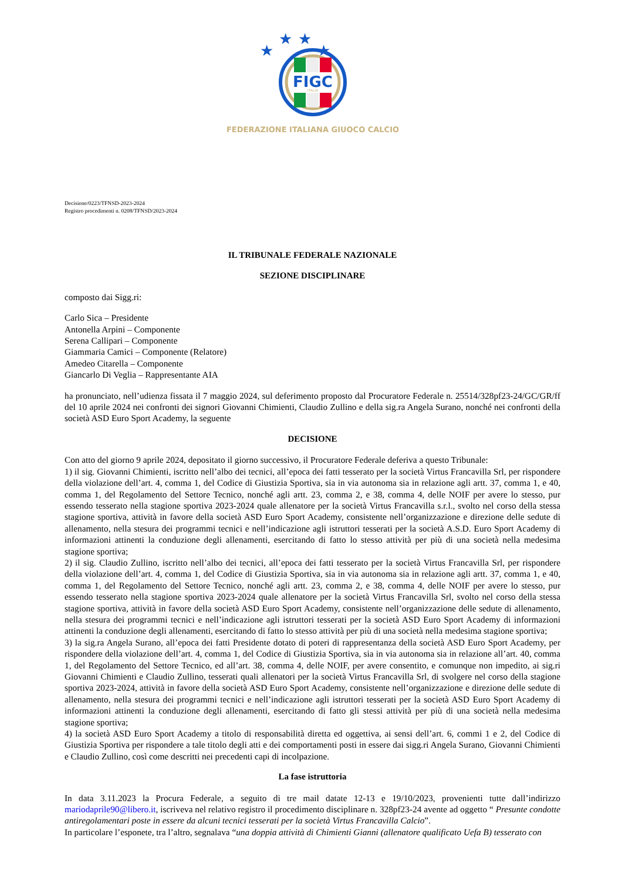★
★
★
★
FIGC
ITALIA
FEDERAZIONE ITALIANA GIUOCO CALCIO
Decisione/0223/TFNSD-2023-2024
Registro procedimenti n. 0208/TFNSD/2023-2024
IL TRIBUNALE FEDERALE NAZIONALE
SEZIONE DISCIPLINARE
composto dai Sigg.ri:
Carlo Sica – Presidente
Antonella Arpini – Componente
Serena Callipari – Componente
Giammaria Camici – Componente (Relatore)
Amedeo Citarella – Componente
Giancarlo Di Veglia – Rappresentante AIA
ha pronunciato, nell’udienza fissata il 7 maggio 2024, sul deferimento proposto dal Procuratore Federale n. 25514/328pf23-24/GC/GR/ff del 10 aprile 2024 nei confronti dei signori Giovanni Chimienti, Claudio Zullino e della sig.ra Angela Surano, nonché nei confronti della società ASD Euro Sport Academy, la seguente
DECISIONE
Con atto del giorno 9 aprile 2024, depositato il giorno successivo, il Procuratore Federale deferiva a questo Tribunale:
1) il sig. Giovanni Chimienti, iscritto nell’albo dei tecnici, all’epoca dei fatti tesserato per la società Virtus Francavilla Srl, per rispondere della violazione dell’art. 4, comma 1, del Codice di Giustizia Sportiva, sia in via autonoma sia in relazione agli artt. 37, comma 1, e 40, comma 1, del Regolamento del Settore Tecnico, nonché agli artt. 23, comma 2, e 38, comma 4, delle NOIF per avere lo stesso, pur essendo tesserato nella stagione sportiva 2023-2024 quale allenatore per la società Virtus Francavilla s.r.l., svolto nel corso della stessa stagione sportiva, attività in favore della società ASD Euro Sport Academy, consistente nell’organizzazione e direzione delle sedute di allenamento, nella stesura dei programmi tecnici e nell’indicazione agli istruttori tesserati per la società A.S.D. Euro Sport Academy di informazioni attinenti la conduzione degli allenamenti, esercitando di fatto lo stesso attività per più di una società nella medesima stagione sportiva;
2) il sig. Claudio Zullino, iscritto nell’albo dei tecnici, all’epoca dei fatti tesserato per la società Virtus Francavilla Srl, per rispondere della violazione dell’art. 4, comma 1, del Codice di Giustizia Sportiva, sia in via autonoma sia in relazione agli artt. 37, comma 1, e 40, comma 1, del Regolamento del Settore Tecnico, nonché agli artt. 23, comma 2, e 38, comma 4, delle NOIF per avere lo stesso, pur essendo tesserato nella stagione sportiva 2023-2024 quale allenatore per la società Virtus Francavilla Srl, svolto nel corso della stessa stagione sportiva, attività in favore della società ASD Euro Sport Academy, consistente nell’organizzazione delle sedute di allenamento, nella stesura dei programmi tecnici e nell’indicazione agli istruttori tesserati per la società ASD Euro Sport Academy di informazioni attinenti la conduzione degli allenamenti, esercitando di fatto lo stesso attività per più di una società nella medesima stagione sportiva;
3) la sig.ra Angela Surano, all’epoca dei fatti Presidente dotato di poteri di rappresentanza della società ASD Euro Sport Academy, per rispondere della violazione dell’art. 4, comma 1, del Codice di Giustizia Sportiva, sia in via autonoma sia in relazione all’art. 40, comma 1, del Regolamento del Settore Tecnico, ed all’art. 38, comma 4, delle NOIF, per avere consentito, e comunque non impedito, ai sig.ri Giovanni Chimienti e Claudio Zullino, tesserati quali allenatori per la società Virtus Francavilla Srl, di svolgere nel corso della stagione sportiva 2023-2024, attività in favore della società ASD Euro Sport Academy, consistente nell’organizzazione e direzione delle sedute di allenamento, nella stesura dei programmi tecnici e nell’indicazione agli istruttori tesserati per la società ASD Euro Sport Academy di informazioni attinenti la conduzione degli allenamenti, esercitando di fatto gli stessi attività per più di una società nella medesima stagione sportiva;
4) la società ASD Euro Sport Academy a titolo di responsabilità diretta ed oggettiva, ai sensi dell’art. 6, commi 1 e 2, del Codice di Giustizia Sportiva per rispondere a tale titolo degli atti e dei comportamenti posti in essere dai sigg.ri Angela Surano, Giovanni Chimienti e Claudio Zullino, così come descritti nei precedenti capi di incolpazione.
La fase istruttoria
In data 3.11.2023 la Procura Federale, a seguito di tre mail datate 12-13 e 19/10/2023, provenienti tutte dall’indirizzo mariodaprile90@libero.it, iscriveva nel relativo registro il procedimento disciplinare n. 328pf23-24 avente ad oggetto “ Presunte condotte antiregolamentari poste in essere da alcuni tecnici tesserati per la società Virtus Francavilla Calcio”.
In particolare l’esponete, tra l’altro, segnalava “una doppia attività di Chimienti Gianni (allenatore qualificato Uefa B) tesserato con